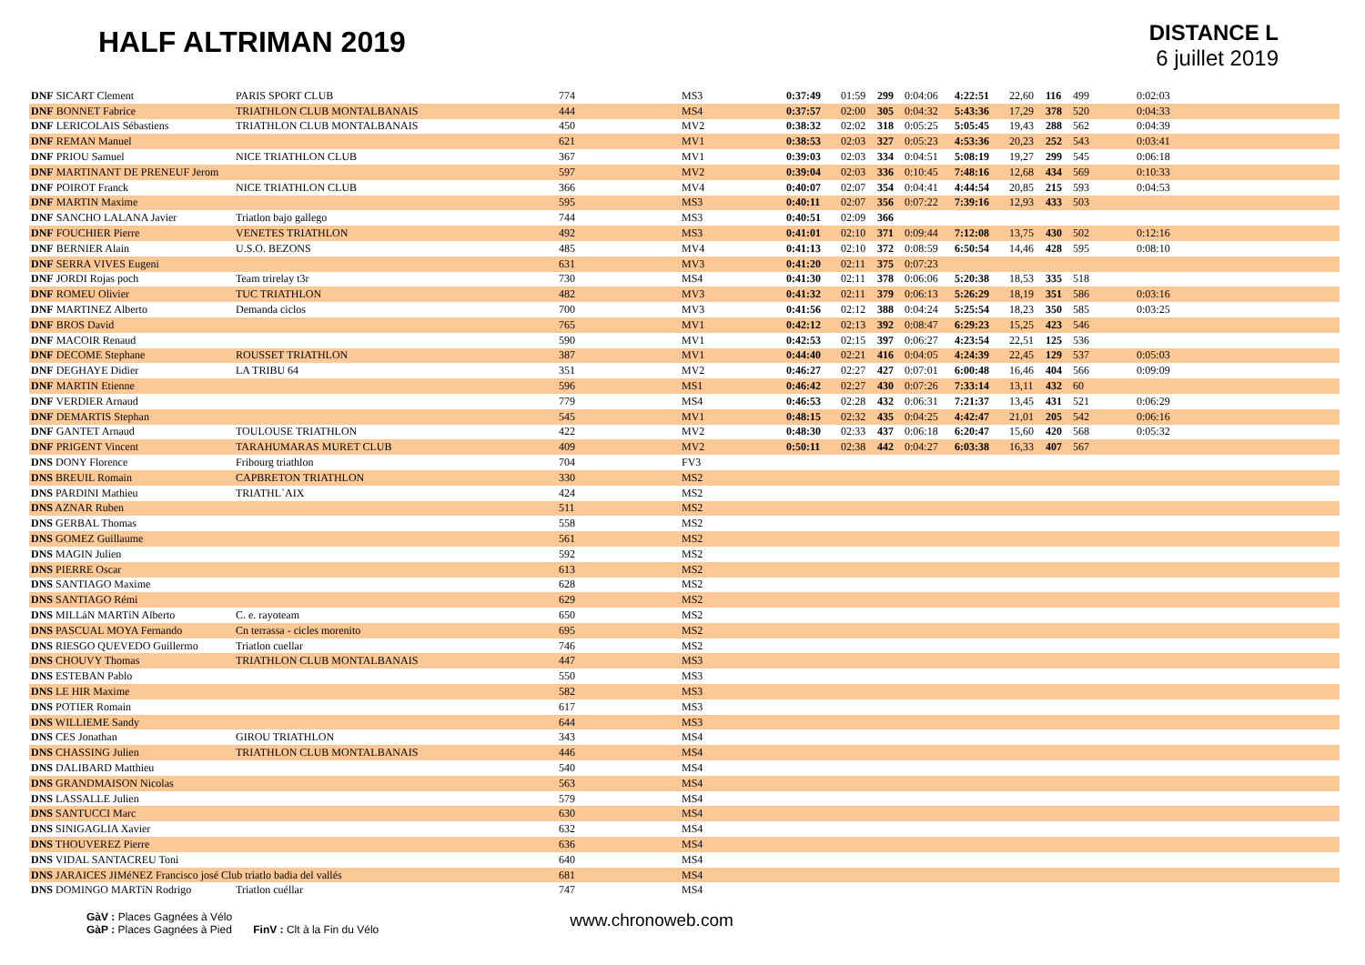HALF ALTRIMAN 2019
DISTANCE L
6 juillet 2019
| DNF SICART Clement | PARIS SPORT CLUB | 774 | MS3 | 0:37:49 | 01:59 | 299 | 0:04:06 | 4:22:51 | 22,60 | 116 | 499 | 0:02:03 |
| DNF BONNET Fabrice | TRIATHLON CLUB MONTALBANAIS | 444 | MS4 | 0:37:57 | 02:00 | 305 | 0:04:32 | 5:43:36 | 17,29 | 378 | 520 | 0:04:33 |
| DNF LERICOLAIS Sébastiens | TRIATHLON CLUB MONTALBANAIS | 450 | MV2 | 0:38:32 | 02:02 | 318 | 0:05:25 | 5:05:45 | 19,43 | 288 | 562 | 0:04:39 |
| DNF REMAN Manuel | | 621 | MV1 | 0:38:53 | 02:03 | 327 | 0:05:23 | 4:53:36 | 20,23 | 252 | 543 | 0:03:41 |
| DNF PRIOU Samuel | NICE TRIATHLON CLUB | 367 | MV1 | 0:39:03 | 02:03 | 334 | 0:04:51 | 5:08:19 | 19,27 | 299 | 545 | 0:06:18 |
| DNF MARTINANT DE PRENEUF Jerom | | 597 | MV2 | 0:39:04 | 02:03 | 336 | 0:10:45 | 7:48:16 | 12,68 | 434 | 569 | 0:10:33 |
| DNF POIROT Franck | NICE TRIATHLON CLUB | 366 | MV4 | 0:40:07 | 02:07 | 354 | 0:04:41 | 4:44:54 | 20,85 | 215 | 593 | 0:04:53 |
| DNF MARTIN Maxime | | 595 | MS3 | 0:40:11 | 02:07 | 356 | 0:07:22 | 7:39:16 | 12,93 | 433 | 503 | |
| DNF SANCHO LALANA Javier | Triatlon bajo gallego | 744 | MS3 | 0:40:51 | 02:09 | 366 | | | | | | |
| DNF FOUCHIER Pierre | VENETES TRIATHLON | 492 | MS3 | 0:41:01 | 02:10 | 371 | 0:09:44 | 7:12:08 | 13,75 | 430 | 502 | 0:12:16 |
| DNF BERNIER Alain | U.S.O. BEZONS | 485 | MV4 | 0:41:13 | 02:10 | 372 | 0:08:59 | 6:50:54 | 14,46 | 428 | 595 | 0:08:10 |
| DNF SERRA VIVES Eugeni | | 631 | MV3 | 0:41:20 | 02:11 | 375 | 0:07:23 | | | | | |
| DNF JORDI Rojas poch | Team trirelay t3r | 730 | MS4 | 0:41:30 | 02:11 | 378 | 0:06:06 | 5:20:38 | 18,53 | 335 | 518 | |
| DNF ROMEU Olivier | TUC TRIATHLON | 482 | MV3 | 0:41:32 | 02:11 | 379 | 0:06:13 | 5:26:29 | 18,19 | 351 | 586 | 0:03:16 |
| DNF MARTINEZ Alberto | Demanda ciclos | 700 | MV3 | 0:41:56 | 02:12 | 388 | 0:04:24 | 5:25:54 | 18,23 | 350 | 585 | 0:03:25 |
| DNF BROS David | | 765 | MV1 | 0:42:12 | 02:13 | 392 | 0:08:47 | 6:29:23 | 15,25 | 423 | 546 | |
| DNF MACOIR Renaud | | 590 | MV1 | 0:42:53 | 02:15 | 397 | 0:06:27 | 4:23:54 | 22,51 | 125 | 536 | |
| DNF DECOME Stephane | ROUSSET TRIATHLON | 387 | MV1 | 0:44:40 | 02:21 | 416 | 0:04:05 | 4:24:39 | 22,45 | 129 | 537 | 0:05:03 |
| DNF DEGHAYE Didier | LA TRIBU 64 | 351 | MV2 | 0:46:27 | 02:27 | 427 | 0:07:01 | 6:00:48 | 16,46 | 404 | 566 | 0:09:09 |
| DNF MARTIN Etienne | | 596 | MS1 | 0:46:42 | 02:27 | 430 | 0:07:26 | 7:33:14 | 13,11 | 432 | 60 | |
| DNF VERDIER Arnaud | | 779 | MS4 | 0:46:53 | 02:28 | 432 | 0:06:31 | 7:21:37 | 13,45 | 431 | 521 | 0:06:29 |
| DNF DEMARTIS Stephan | | 545 | MV1 | 0:48:15 | 02:32 | 435 | 0:04:25 | 4:42:47 | 21,01 | 205 | 542 | 0:06:16 |
| DNF GANTET Arnaud | TOULOUSE TRIATHLON | 422 | MV2 | 0:48:30 | 02:33 | 437 | 0:06:18 | 6:20:47 | 15,60 | 420 | 568 | 0:05:32 |
| DNF PRIGENT Vincent | TARAHUMARAS MURET CLUB | 409 | MV2 | 0:50:11 | 02:38 | 442 | 0:04:27 | 6:03:38 | 16,33 | 407 | 567 | |
| DNS DONY Florence | Fribourg triathlon | 704 | FV3 | | | | | | | | | |
| DNS BREUIL Romain | CAPBRETON TRIATHLON | 330 | MS2 | | | | | | | | | |
| DNS PARDINI Mathieu | TRIATHL`AIX | 424 | MS2 | | | | | | | | | |
| DNS AZNAR Ruben | | 511 | MS2 | | | | | | | | | |
| DNS GERBAL Thomas | | 558 | MS2 | | | | | | | | | |
| DNS GOMEZ Guillaume | | 561 | MS2 | | | | | | | | | |
| DNS MAGIN Julien | | 592 | MS2 | | | | | | | | | |
| DNS PIERRE Oscar | | 613 | MS2 | | | | | | | | | |
| DNS SANTIAGO Maxime | | 628 | MS2 | | | | | | | | | |
| DNS SANTIAGO Rémi | | 629 | MS2 | | | | | | | | | |
| DNS MILLáN MARTíN Alberto | C. e. rayoteam | 650 | MS2 | | | | | | | | | |
| DNS PASCUAL MOYA Fernando | Cn terrassa - cicles morenito | 695 | MS2 | | | | | | | | | |
| DNS RIESGO QUEVEDO Guillermo | Triatlon cuellar | 746 | MS2 | | | | | | | | | |
| DNS CHOUVY Thomas | TRIATHLON CLUB MONTALBANAIS | 447 | MS3 | | | | | | | | | |
| DNS ESTEBAN Pablo | | 550 | MS3 | | | | | | | | | |
| DNS LE HIR Maxime | | 582 | MS3 | | | | | | | | | |
| DNS POTIER Romain | | 617 | MS3 | | | | | | | | | |
| DNS WILLIEME Sandy | | 644 | MS3 | | | | | | | | | |
| DNS CES Jonathan | GIROU TRIATHLON | 343 | MS4 | | | | | | | | | |
| DNS CHASSING Julien | TRIATHLON CLUB MONTALBANAIS | 446 | MS4 | | | | | | | | | |
| DNS DALIBARD Matthieu | | 540 | MS4 | | | | | | | | | |
| DNS GRANDMAISON Nicolas | | 563 | MS4 | | | | | | | | | |
| DNS LASSALLE Julien | | 579 | MS4 | | | | | | | | | |
| DNS SANTUCCI Marc | | 630 | MS4 | | | | | | | | | |
| DNS SINIGAGLIA Xavier | | 632 | MS4 | | | | | | | | | |
| DNS THOUVEREZ Pierre | | 636 | MS4 | | | | | | | | | |
| DNS VIDAL SANTACREU Toni | | 640 | MS4 | | | | | | | | | |
| DNS JARAICES JIMéNEZ Francisco josé Club triatlo badia del vallés | | 681 | MS4 | | | | | | | | | |
| DNS DOMINGO MARTíN Rodrigo | Triatlon cuéllar | 747 | MS4 | | | | | | | | | |
GàV : Places Gagnées à Vélo
GàP : Places Gagnées à Pied FinV : Clt à la Fin du Vélo
www.chronoweb.com